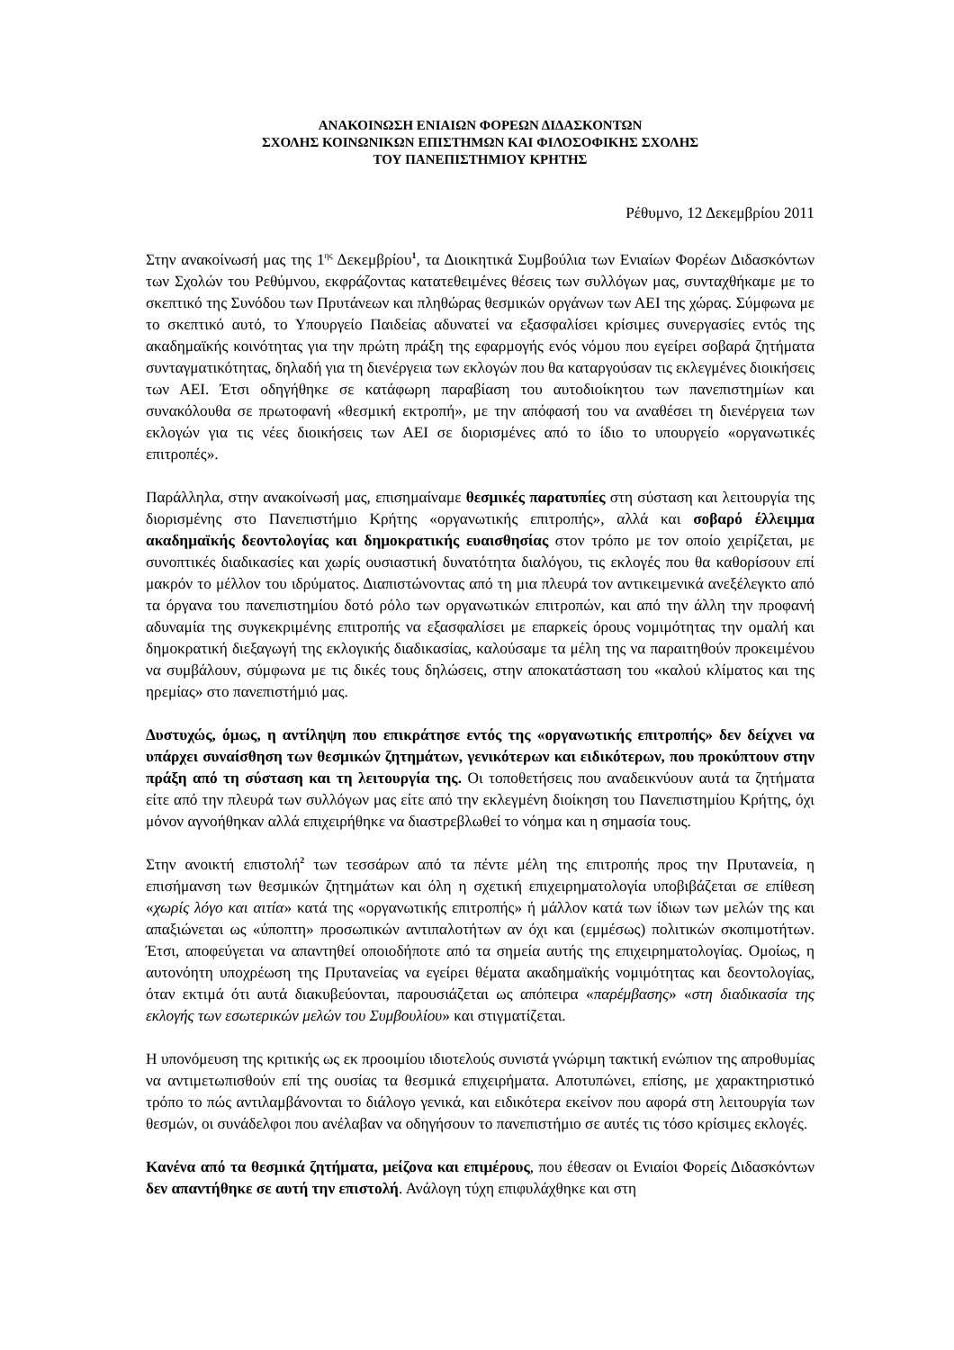ΑΝΑΚΟΙΝΩΣΗ ΕΝΙΑΙΩΝ ΦΟΡΕΩΝ ΔΙΔΑΣΚΟΝΤΩΝ
ΣΧΟΛΗΣ ΚΟΙΝΩΝΙΚΩΝ ΕΠΙΣΤΗΜΩΝ ΚΑΙ ΦΙΛΟΣΟΦΙΚΗΣ ΣΧΟΛΗΣ
ΤΟΥ ΠΑΝΕΠΙΣΤΗΜΙΟΥ ΚΡΗΤΗΣ
Ρέθυμνο, 12 Δεκεμβρίου 2011
Στην ανακοίνωσή μας της 1<sup>ης</sup> Δεκεμβρίου<sup>1</sup>, τα Διοικητικά Συμβούλια των Ενιαίων Φορέων Διδασκόντων των Σχολών του Ρεθύμνου, εκφράζοντας κατατεθειμένες θέσεις των συλλόγων μας, συνταχθήκαμε με το σκεπτικό της Συνόδου των Πρυτάνεων και πληθώρας θεσμικών οργάνων των ΑΕΙ της χώρας. Σύμφωνα με το σκεπτικό αυτό, το Υπουργείο Παιδείας αδυνατεί να εξασφαλίσει κρίσιμες συνεργασίες εντός της ακαδημαϊκής κοινότητας για την πρώτη πράξη της εφαρμογής ενός νόμου που εγείρει σοβαρά ζητήματα συνταγματικότητας, δηλαδή για τη διενέργεια των εκλογών που θα καταργούσαν τις εκλεγμένες διοικήσεις των ΑΕΙ. Έτσι οδηγήθηκε σε κατάφωρη παραβίαση του αυτοδιοίκητου των πανεπιστημίων και συνακόλουθα σε πρωτοφανή «θεσμική εκτροπή», με την απόφασή του να αναθέσει τη διενέργεια των εκλογών για τις νέες διοικήσεις των ΑΕΙ σε διορισμένες από το ίδιο το υπουργείο «οργανωτικές επιτροπές».
Παράλληλα, στην ανακοίνωσή μας, επισημαίναμε θεσμικές παρατυπίες στη σύσταση και λειτουργία της διορισμένης στο Πανεπιστήμιο Κρήτης «οργανωτικής επιτροπής», αλλά και σοβαρό έλλειμμα ακαδημαϊκής δεοντολογίας και δημοκρατικής ευαισθησίας στον τρόπο με τον οποίο χειρίζεται, με συνοπτικές διαδικασίες και χωρίς ουσιαστική δυνατότητα διαλόγου, τις εκλογές που θα καθορίσουν επί μακρόν το μέλλον του ιδρύματος. Διαπιστώνοντας από τη μια πλευρά τον αντικειμενικά ανεξέλεγκτο από τα όργανα του πανεπιστημίου δοτό ρόλο των οργανωτικών επιτροπών, και από την άλλη την προφανή αδυναμία της συγκεκριμένης επιτροπής να εξασφαλίσει με επαρκείς όρους νομιμότητας την ομαλή και δημοκρατική διεξαγωγή της εκλογικής διαδικασίας, καλούσαμε τα μέλη της να παραιτηθούν προκειμένου να συμβάλουν, σύμφωνα με τις δικές τους δηλώσεις, στην αποκατάσταση του «καλού κλίματος και της ηρεμίας» στο πανεπιστήμιό μας.
Δυστυχώς, όμως, η αντίληψη που επικράτησε εντός της «οργανωτικής επιτροπής» δεν δείχνει να υπάρχει συναίσθηση των θεσμικών ζητημάτων, γενικότερων και ειδικότερων, που προκύπτουν στην πράξη από τη σύσταση και τη λειτουργία της. Οι τοποθετήσεις που αναδεικνύουν αυτά τα ζητήματα είτε από την πλευρά των συλλόγων μας είτε από την εκλεγμένη διοίκηση του Πανεπιστημίου Κρήτης, όχι μόνον αγνοήθηκαν αλλά επιχειρήθηκε να διαστρεβλωθεί το νόημα και η σημασία τους.
Στην ανοικτή επιστολή<sup>2</sup> των τεσσάρων από τα πέντε μέλη της επιτροπής προς την Πρυτανεία, η επισήμανση των θεσμικών ζητημάτων και όλη η σχετική επιχειρηματολογία υποβιβάζεται σε επίθεση «χωρίς λόγο και αιτία» κατά της «οργανωτικής επιτροπής» ή μάλλον κατά των ίδιων των μελών της και απαξιώνεται ως «ύποπτη» προσωπικών αντιπαλοτήτων αν όχι και (εμμέσως) πολιτικών σκοπιμοτήτων. Έτσι, αποφεύγεται να απαντηθεί οποιοδήποτε από τα σημεία αυτής της επιχειρηματολογίας. Ομοίως, η αυτονόητη υποχρέωση της Πρυτανείας να εγείρει θέματα ακαδημαϊκής νομιμότητας και δεοντολογίας, όταν εκτιμά ότι αυτά διακυβεύονται, παρουσιάζεται ως απόπειρα «παρέμβασης» «στη διαδικασία της εκλογής των εσωτερικών μελών του Συμβουλίου» και στιγματίζεται.
Η υπονόμευση της κριτικής ως εκ προοιμίου ιδιοτελούς συνιστά γνώριμη τακτική ενώπιον της απροθυμίας να αντιμετωπισθούν επί της ουσίας τα θεσμικά επιχειρήματα. Αποτυπώνει, επίσης, με χαρακτηριστικό τρόπο το πώς αντιλαμβάνονται το διάλογο γενικά, και ειδικότερα εκείνον που αφορά στη λειτουργία των θεσμών, οι συνάδελφοι που ανέλαβαν να οδηγήσουν το πανεπιστήμιο σε αυτές τις τόσο κρίσιμες εκλογές.
Κανένα από τα θεσμικά ζητήματα, μείζονα και επιμέρους, που έθεσαν οι Ενιαίοι Φορείς Διδασκόντων δεν απαντήθηκε σε αυτή την επιστολή. Ανάλογη τύχη επιφυλάχθηκε και στη